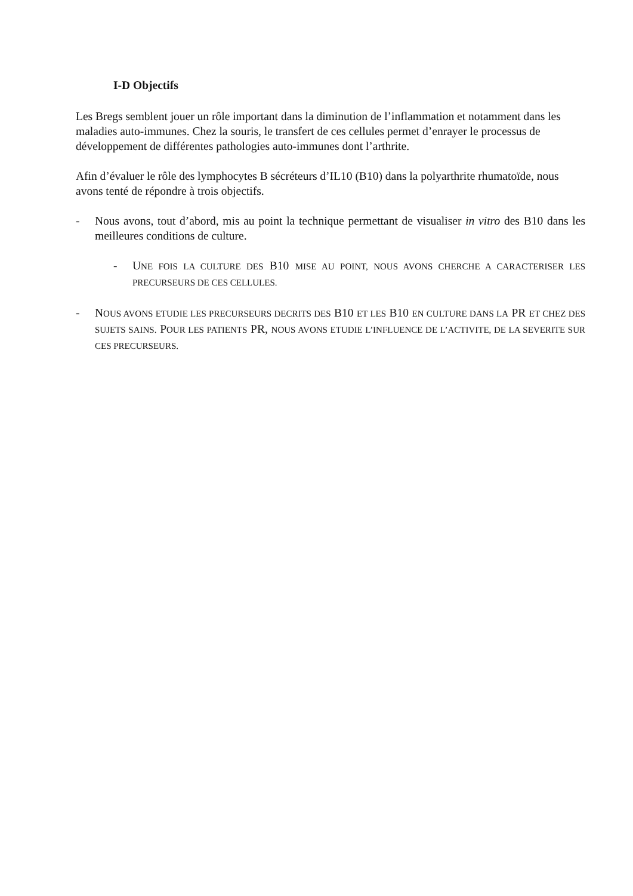I-D Objectifs
Les Bregs semblent jouer un rôle important dans la diminution de l’inflammation et notamment dans les maladies auto-immunes. Chez la souris, le transfert de ces cellules permet d’enrayer le processus de développement de différentes pathologies auto-immunes dont l’arthrite.
Afin d’évaluer le rôle des lymphocytes B sécréteurs d’IL10 (B10) dans la polyarthrite rhumatoïde, nous avons tenté de répondre à trois objectifs.
- Nous avons, tout d’abord, mis au point la technique permettant de visualiser in vitro des B10 dans les meilleures conditions de culture.
- UNE FOIS LA CULTURE DES B10 MISE AU POINT, NOUS AVONS CHERCHE A CARACTERISER LES PRECURSEURS DE CES CELLULES.
- NOUS AVONS ETUDIE LES PRECURSEURS DECRITS DES B10 ET LES B10 EN CULTURE DANS LA PR ET CHEZ DES SUJETS SAINS. POUR LES PATIENTS PR, NOUS AVONS ETUDIE L’INFLUENCE DE L’ACTIVITE, DE LA SEVERITE SUR CES PRECURSEURS.